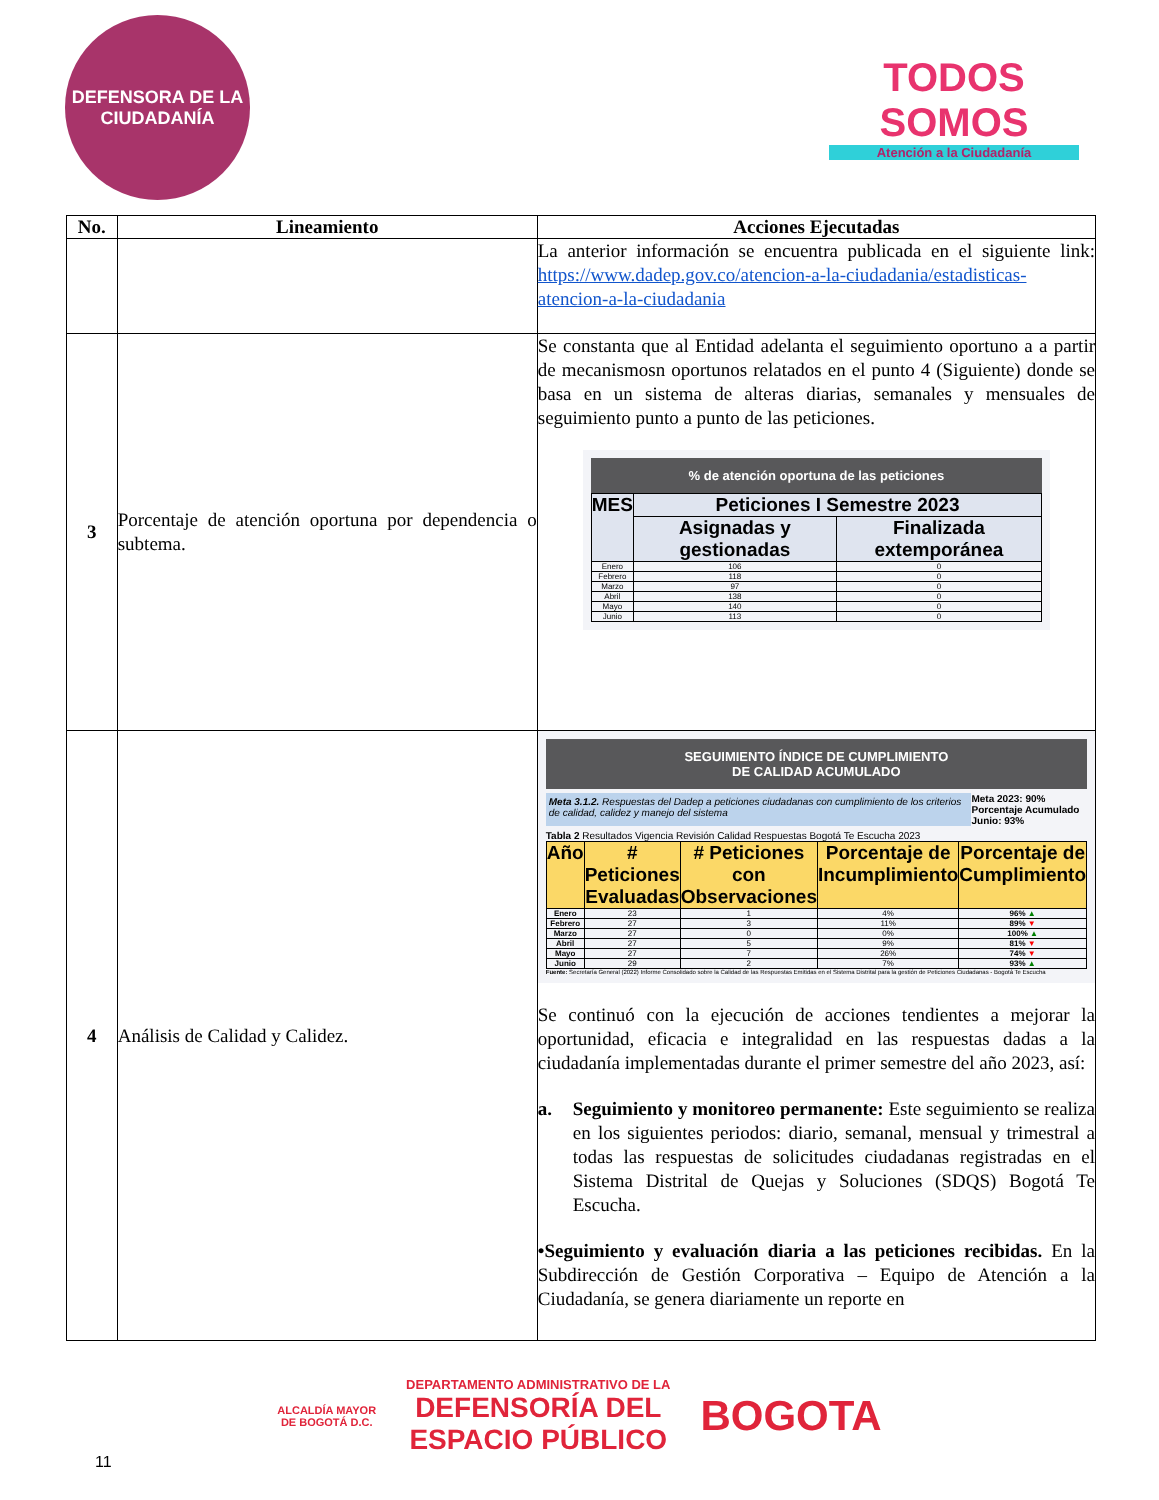DEFENSORA DE LA CIUDADANÍA
TODOS SOMOS
Atención a la Ciudadanía
| No. | Lineamiento | Acciones Ejecutadas |
| --- | --- | --- |
| | | La anterior información se encuentra publicada en el siguiente link: https://www.dadep.gov.co/atencion-a-la-ciudadania/estadisticas-atencion-a-la-ciudadania |
| 3 | Porcentaje de atención oportuna por dependencia o subtema. | Se constanta que al Entidad adelanta el seguimiento oportuno a a partir de mecanismosn oportunos relatados en el punto 4 (Siguiente) donde se basa en un sistema de alteras diarias, semanales y mensuales de seguimiento punto a punto de las peticiones. % de atención oportuna de las peticiones / MES / Peticiones I Semestre 2023 / / / --- / --- / --- / / / Asignadas y gestionadas / Finalizada extemporánea / / Enero / 106 / 0 / / Febrero / 118 / 0 / / Marzo / 97 / 0 / / Abril / 138 / 0 / / Mayo / 140 / 0 / / Junio / 113 / 0 / |
| 4 | Análisis de Calidad y Calidez. | SEGUIMIENTO ÍNDICE DE CUMPLIMIENTO DE CALIDAD ACUMULADO Meta 3.1.2. Respuestas del Dadep a peticiones ciudadanas con cumplimiento de los criterios de calidad, calidez y manejo del sistema Meta 2023: 90% Porcentaje Acumulado Junio: 93% Tabla 2 Resultados Vigencia Revisión Calidad Respuestas Bogotá Te Escucha 2023 / Año / # Peticiones Evaluadas / # Peticiones con Observaciones / Porcentaje de Incumplimiento / Porcentaje de Cumplimiento / / --- / --- / --- / --- / --- / / Enero / 23 / 1 / 4% / 96% ▲ / / Febrero / 27 / 3 / 11% / 89% ▼ / / Marzo / 27 / 0 / 0% / 100% ▲ / / Abril / 27 / 5 / 9% / 81% ▼ / / Mayo / 27 / 7 / 26% / 74% ▼ / / Junio / 29 / 2 / 7% / 93% ▲ / Fuente: Secretaría General (2022) Informe Consolidado sobre la Calidad de las Respuestas Emitidas en el Sistema Distrital para la gestión de Peticiones Ciudadanas - Bogotá Te Escucha Se continuó con la ejecución de acciones tendientes a mejorar la oportunidad, eficacia e integralidad en las respuestas dadas a la ciudadanía implementadas durante el primer semestre del año 2023, así: a. Seguimiento y monitoreo permanente: Este seguimiento se realiza en los siguientes periodos: diario, semanal, mensual y trimestral a todas las respuestas de solicitudes ciudadanas registradas en el Sistema Distrital de Quejas y Soluciones (SDQS) Bogotá Te Escucha. •Seguimiento y evaluación diaria a las peticiones recibidas. En la Subdirección de Gestión Corporativa – Equipo de Atención a la Ciudadanía, se genera diariamente un reporte en |
11
ALCALDÍA MAYOR
DE BOGOTÁ D.C.
DEPARTAMENTO ADMINISTRATIVO DE LA
DEFENSORÍA DEL
ESPACIO PÚBLICO
BOGOTA